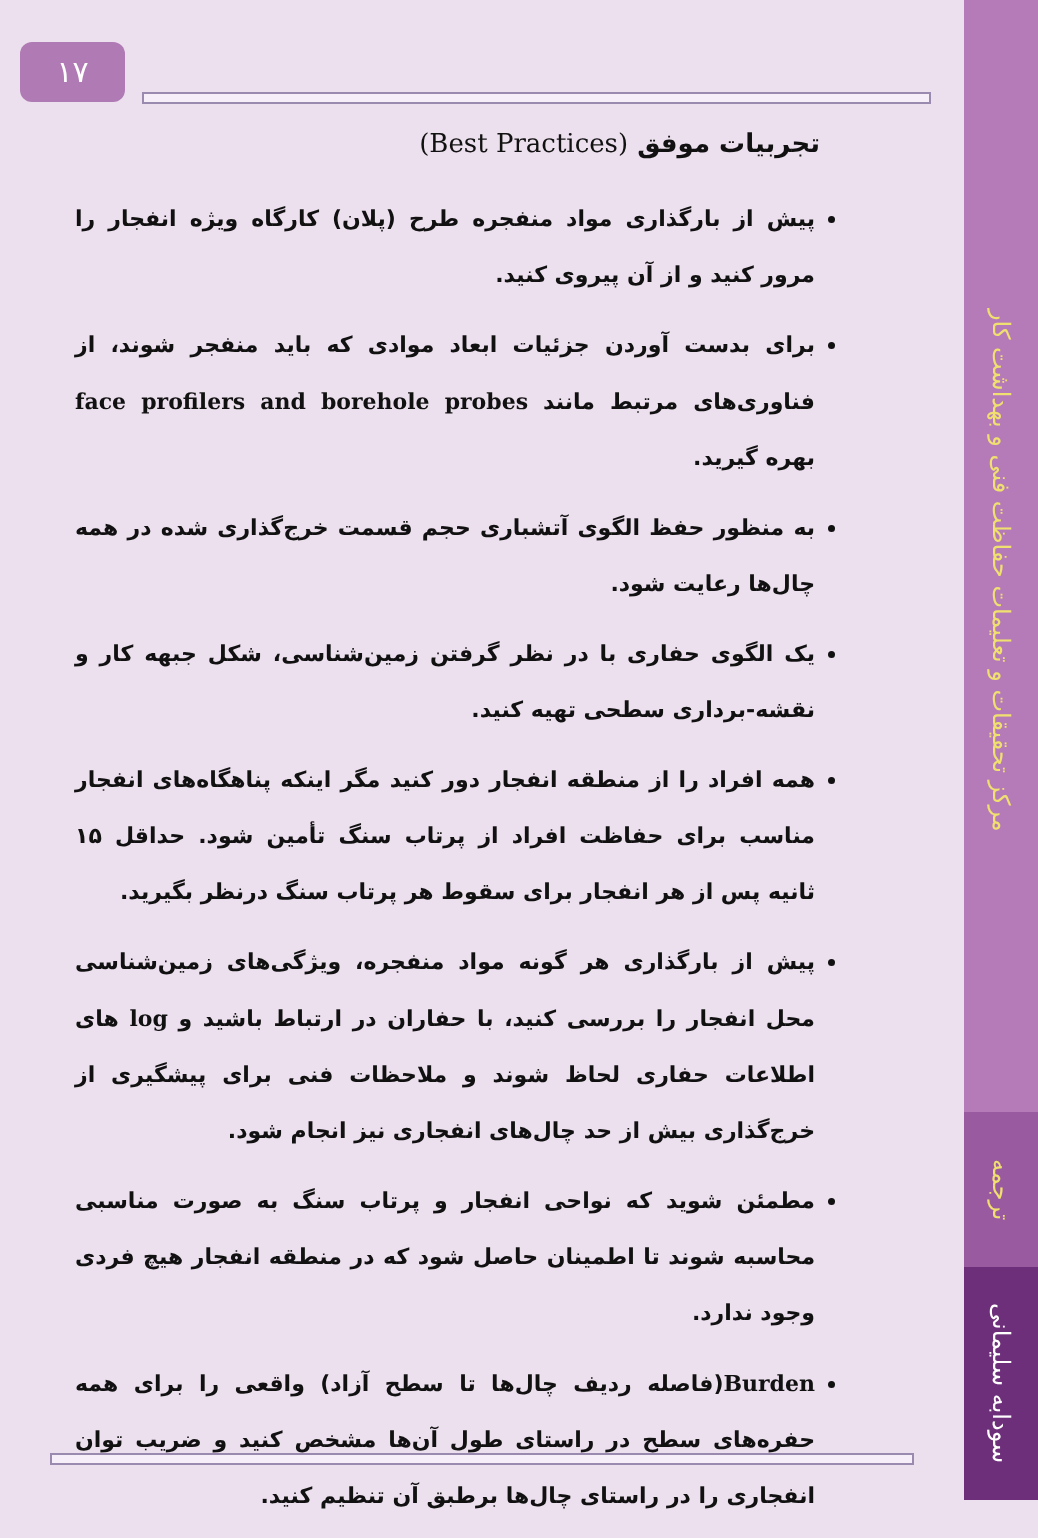مرکز تحقیقات و تعلیمات حفاظت فنی و بهداشت کار
ترجمه
سودابه سلیمانی
۱۷
تجربیات موفق (Best Practices)
پیش از بارگذاری مواد منفجره طرح (پلان) کارگاه ویژه انفجار را مرور کنید و از آن پیروی کنید.
برای بدست آوردن جزئیات ابعاد موادی که باید منفجر شوند، از فناوری‌های مرتبط مانند face profilers and borehole probes بهره گیرید.
به منظور حفظ الگوی آتشباری حجم قسمت خرج‌گذاری شده در همه چال‌ها رعایت شود.
یک الگوی حفاری با در نظر گرفتن زمین‌شناسی، شکل جبهه کار و نقشه-برداری سطحی تهیه کنید.
همه افراد را از منطقه انفجار دور کنید مگر اینکه پناهگاه‌های انفجار مناسب برای حفاظت افراد از پرتاب سنگ تأمین شود. حداقل ۱۵ ثانیه پس از هر انفجار برای سقوط هر پرتاب سنگ درنظر بگیرید.
پیش از بارگذاری هر گونه مواد منفجره، ویژگی‌های زمین‌شناسی محل انفجار را بررسی کنید، با حفاران در ارتباط باشید و log های اطلاعات حفاری لحاظ شوند و ملاحظات فنی برای پیشگیری از خرج‌گذاری بیش از حد چال‌های انفجاری نیز انجام شود.
مطمئن شوید که نواحی انفجار و پرتاب سنگ به صورت مناسبی محاسبه شوند تا اطمینان حاصل شود که در منطقه انفجار هیچ فردی وجود ندارد.
Burden(فاصله ردیف چال‌ها تا سطح آزاد) واقعی را برای همه حفره‌های سطح در راستای طول آن‌ها مشخص کنید و ضریب توان انفجاری را در راستای چال‌ها برطبق آن تنظیم کنید.